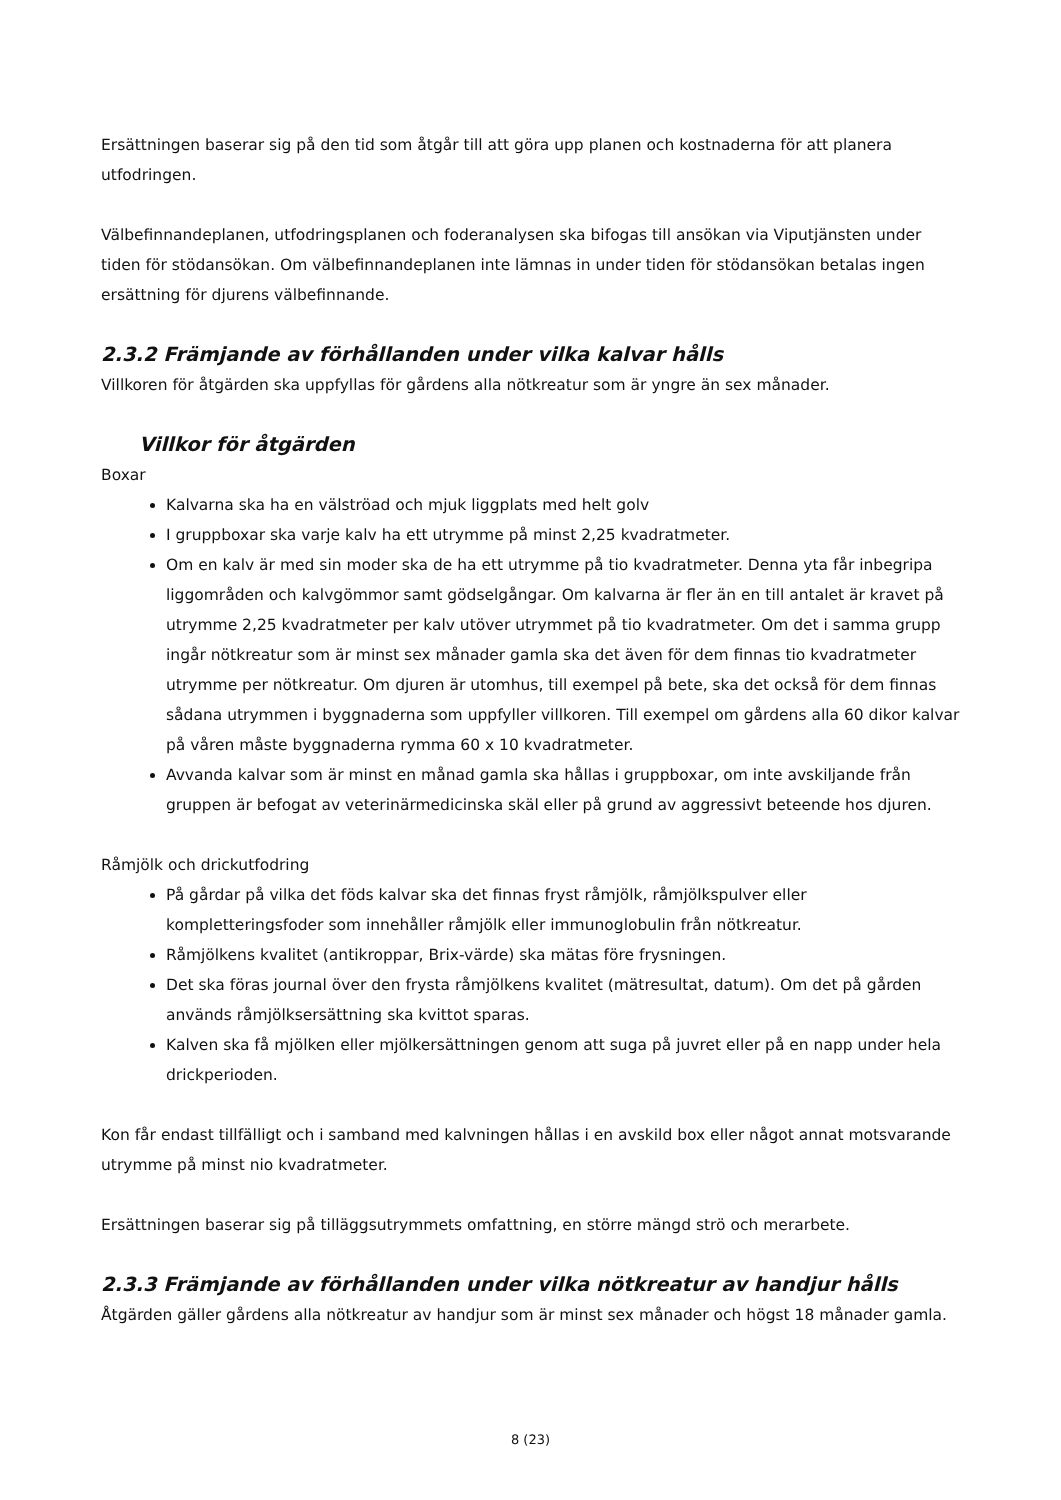Ersättningen baserar sig på den tid som åtgår till att göra upp planen och kostnaderna för att planera utfodringen.
Välbefinnandeplanen, utfodringsplanen och foderanalysen ska bifogas till ansökan via Viputjänsten under tiden för stödansökan. Om välbefinnandeplanen inte lämnas in under tiden för stödansökan betalas ingen ersättning för djurens välbefinnande.
2.3.2 Främjande av förhållanden under vilka kalvar hålls
Villkoren för åtgärden ska uppfyllas för gårdens alla nötkreatur som är yngre än sex månader.
Villkor för åtgärden
Boxar
Kalvarna ska ha en välströad och mjuk liggplats med helt golv
I gruppboxar ska varje kalv ha ett utrymme på minst 2,25 kvadratmeter.
Om en kalv är med sin moder ska de ha ett utrymme på tio kvadratmeter. Denna yta får inbegripa liggområden och kalvgömmor samt gödselgångar. Om kalvarna är fler än en till antalet är kravet på utrymme 2,25 kvadratmeter per kalv utöver utrymmet på tio kvadratmeter. Om det i samma grupp ingår nötkreatur som är minst sex månader gamla ska det även för dem finnas tio kvadratmeter utrymme per nötkreatur. Om djuren är utomhus, till exempel på bete, ska det också för dem finnas sådana utrymmen i byggnaderna som uppfyller villkoren. Till exempel om gårdens alla 60 dikor kalvar på våren måste byggnaderna rymma 60 x 10 kvadratmeter.
Avvanda kalvar som är minst en månad gamla ska hållas i gruppboxar, om inte avskiljande från gruppen är befogat av veterinärmedicinska skäl eller på grund av aggressivt beteende hos djuren.
Råmjölk och drickutfodring
På gårdar på vilka det föds kalvar ska det finnas fryst råmjölk, råmjölkspulver eller kompletteringsfoder som innehåller råmjölk eller immunoglobulin från nötkreatur.
Råmjölkens kvalitet (antikroppar, Brix-värde) ska mätas före frysningen.
Det ska föras journal över den frysta råmjölkens kvalitet (mätresultat, datum). Om det på gården används råmjölksersättning ska kvittot sparas.
Kalven ska få mjölken eller mjölkersättningen genom att suga på juvret eller på en napp under hela drickperioden.
Kon får endast tillfälligt och i samband med kalvningen hållas i en avskild box eller något annat motsvarande utrymme på minst nio kvadratmeter.
Ersättningen baserar sig på tilläggsutrymmets omfattning, en större mängd strö och merarbete.
2.3.3 Främjande av förhållanden under vilka nötkreatur av handjur hålls
Åtgärden gäller gårdens alla nötkreatur av handjur som är minst sex månader och högst 18 månader gamla.
8 (23)